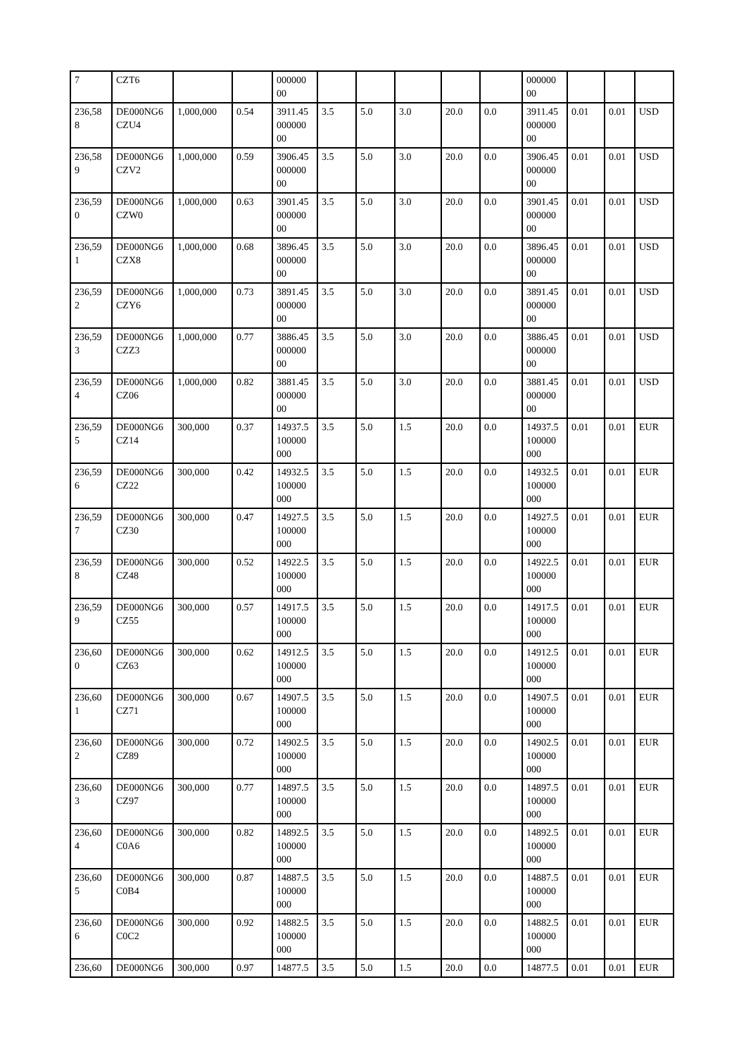| 7 | CZT6 | | | 000000 00 | | | | | | 000000 00 | | | |
| 236,58 8 | DE000NG6 CZU4 | 1,000,000 | 0.54 | 3911.45 000000 00 | 3.5 | 5.0 | 3.0 | 20.0 | 0.0 | 3911.45 000000 00 | 0.01 | 0.01 | USD |
| 236,58 9 | DE000NG6 CZV2 | 1,000,000 | 0.59 | 3906.45 000000 00 | 3.5 | 5.0 | 3.0 | 20.0 | 0.0 | 3906.45 000000 00 | 0.01 | 0.01 | USD |
| 236,59 0 | DE000NG6 CZW0 | 1,000,000 | 0.63 | 3901.45 000000 00 | 3.5 | 5.0 | 3.0 | 20.0 | 0.0 | 3901.45 000000 00 | 0.01 | 0.01 | USD |
| 236,59 1 | DE000NG6 CZX8 | 1,000,000 | 0.68 | 3896.45 000000 00 | 3.5 | 5.0 | 3.0 | 20.0 | 0.0 | 3896.45 000000 00 | 0.01 | 0.01 | USD |
| 236,59 2 | DE000NG6 CZY6 | 1,000,000 | 0.73 | 3891.45 000000 00 | 3.5 | 5.0 | 3.0 | 20.0 | 0.0 | 3891.45 000000 00 | 0.01 | 0.01 | USD |
| 236,59 3 | DE000NG6 CZZ3 | 1,000,000 | 0.77 | 3886.45 000000 00 | 3.5 | 5.0 | 3.0 | 20.0 | 0.0 | 3886.45 000000 00 | 0.01 | 0.01 | USD |
| 236,59 4 | DE000NG6 CZ06 | 1,000,000 | 0.82 | 3881.45 000000 00 | 3.5 | 5.0 | 3.0 | 20.0 | 0.0 | 3881.45 000000 00 | 0.01 | 0.01 | USD |
| 236,59 5 | DE000NG6 CZ14 | 300,000 | 0.37 | 14937.5 100000 000 | 3.5 | 5.0 | 1.5 | 20.0 | 0.0 | 14937.5 100000 000 | 0.01 | 0.01 | EUR |
| 236,59 6 | DE000NG6 CZ22 | 300,000 | 0.42 | 14932.5 100000 000 | 3.5 | 5.0 | 1.5 | 20.0 | 0.0 | 14932.5 100000 000 | 0.01 | 0.01 | EUR |
| 236,59 7 | DE000NG6 CZ30 | 300,000 | 0.47 | 14927.5 100000 000 | 3.5 | 5.0 | 1.5 | 20.0 | 0.0 | 14927.5 100000 000 | 0.01 | 0.01 | EUR |
| 236,59 8 | DE000NG6 CZ48 | 300,000 | 0.52 | 14922.5 100000 000 | 3.5 | 5.0 | 1.5 | 20.0 | 0.0 | 14922.5 100000 000 | 0.01 | 0.01 | EUR |
| 236,59 9 | DE000NG6 CZ55 | 300,000 | 0.57 | 14917.5 100000 000 | 3.5 | 5.0 | 1.5 | 20.0 | 0.0 | 14917.5 100000 000 | 0.01 | 0.01 | EUR |
| 236,60 0 | DE000NG6 CZ63 | 300,000 | 0.62 | 14912.5 100000 000 | 3.5 | 5.0 | 1.5 | 20.0 | 0.0 | 14912.5 100000 000 | 0.01 | 0.01 | EUR |
| 236,60 1 | DE000NG6 CZ71 | 300,000 | 0.67 | 14907.5 100000 000 | 3.5 | 5.0 | 1.5 | 20.0 | 0.0 | 14907.5 100000 000 | 0.01 | 0.01 | EUR |
| 236,60 2 | DE000NG6 CZ89 | 300,000 | 0.72 | 14902.5 100000 000 | 3.5 | 5.0 | 1.5 | 20.0 | 0.0 | 14902.5 100000 000 | 0.01 | 0.01 | EUR |
| 236,60 3 | DE000NG6 CZ97 | 300,000 | 0.77 | 14897.5 100000 000 | 3.5 | 5.0 | 1.5 | 20.0 | 0.0 | 14897.5 100000 000 | 0.01 | 0.01 | EUR |
| 236,60 4 | DE000NG6 C0A6 | 300,000 | 0.82 | 14892.5 100000 000 | 3.5 | 5.0 | 1.5 | 20.0 | 0.0 | 14892.5 100000 000 | 0.01 | 0.01 | EUR |
| 236,60 5 | DE000NG6 C0B4 | 300,000 | 0.87 | 14887.5 100000 000 | 3.5 | 5.0 | 1.5 | 20.0 | 0.0 | 14887.5 100000 000 | 0.01 | 0.01 | EUR |
| 236,60 6 | DE000NG6 C0C2 | 300,000 | 0.92 | 14882.5 100000 000 | 3.5 | 5.0 | 1.5 | 20.0 | 0.0 | 14882.5 100000 000 | 0.01 | 0.01 | EUR |
| 236,60 | DE000NG6 | 300,000 | 0.97 | 14877.5 | 3.5 | 5.0 | 1.5 | 20.0 | 0.0 | 14877.5 | 0.01 | 0.01 | EUR |